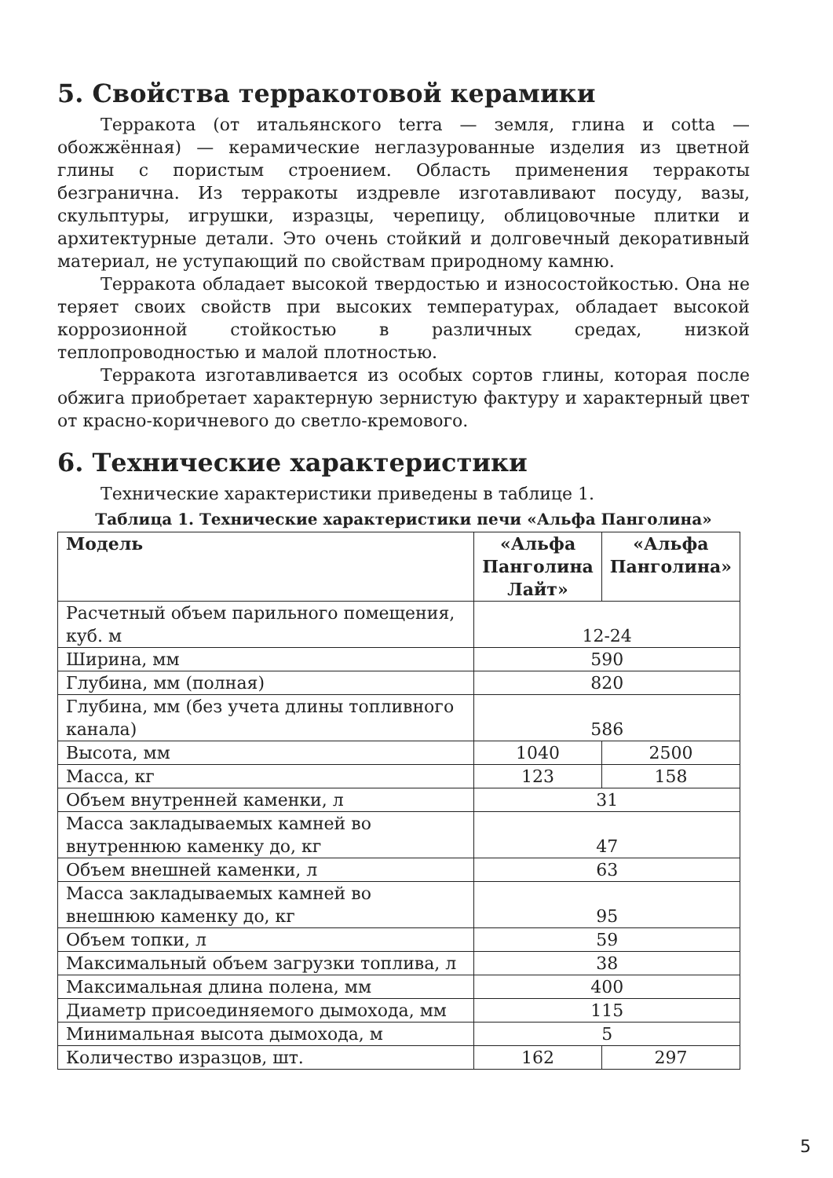5. Свойства терракотовой керамики
Терракота (от итальянского terra — земля, глина и cotta — обожжённая) — керамические неглазурованные изделия из цветной глины с пористым строением. Область применения терракоты безгранична. Из терракоты издревле изготавливают посуду, вазы, скульптуры, игрушки, изразцы, черепицу, облицовочные плитки и архитектурные детали. Это очень стойкий и долговечный декоративный материал, не уступающий по свойствам природному камню.
Терракота обладает высокой твердостью и износостойкостью. Она не теряет своих свойств при высоких температурах, обладает высокой коррозионной стойкостью в различных средах, низкой теплопроводностью и малой плотностью.
Терракота изготавливается из особых сортов глины, которая после обжига приобретает характерную зернистую фактуру и характерный цвет от красно-коричневого до светло-кремового.
6. Технические характеристики
Технические характеристики приведены в таблице 1.
Таблица 1. Технические характеристики печи «Альфа Панголина»
| Модель | «Альфа Панголина Лайт» | «Альфа Панголина» |
| --- | --- | --- |
| Расчетный объем парильного помещения, куб. м | 12-24 | |
| Ширина, мм | 590 | |
| Глубина, мм (полная) | 820 | |
| Глубина, мм (без учета длины топливного канала) | 586 | |
| Высота, мм | 1040 | 2500 |
| Масса, кг | 123 | 158 |
| Объем внутренней каменки, л | 31 | |
| Масса закладываемых камней во внутреннюю каменку до, кг | 47 | |
| Объем внешней каменки, л | 63 | |
| Масса закладываемых камней во внешнюю каменку до, кг | 95 | |
| Объем топки, л | 59 | |
| Максимальный объем загрузки топлива, л | 38 | |
| Максимальная длина полена, мм | 400 | |
| Диаметр присоединяемого дымохода, мм | 115 | |
| Минимальная высота дымохода, м | 5 | |
| Количество изразцов, шт. | 162 | 297 |
5